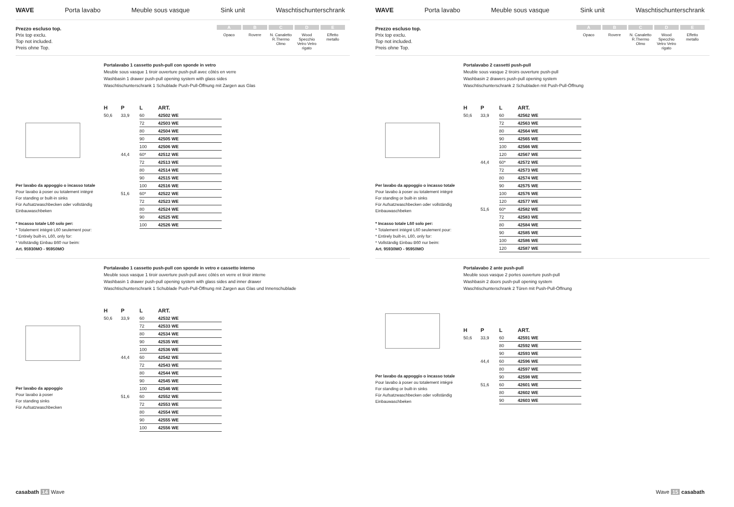WAVE Porta lavabo Meuble sous vasque Sink unit Waschtischunterschrank
Prezzo escluso top.
Prix top exclu.
Top not included.
Preis ohne Top.
A
Opaco
B
Rovere
C
N. Canaletto R.Thermo Olmo
D
Wood Specchio Vetro Vetro rigato
E
Effetto metallo
Per lavabo da appoggio o incasso totale
Pour lavabo à poser ou totalement intégré
For standing or built-in sinks
Für Aufsatzwaschbecken oder vollständig Einbauwaschbeken
* Incasso totale L60 solo per:
* Totalement intégré L60 seulement pour:
* Entirely built-in, L60, only for:
* Vollständig Einbau B60 nur beim:
Art. 95930MO - 95950MO
Portalavabo 1 cassetto push-pull con sponde in vetro
Meuble sous vasque 1 tiroir ouverture push-pull avec côtés en verre
Washbasin 1 drawer push-pull opening system with glass sides
Waschtischunterschrank 1 Schublade Push-Pull-Öffnung mit Zargen aus Glas
| H | P | L | ART. |
| --- | --- | --- | --- |
| 50,6 | 33,9 | 60 | 42502 WE |
| | | 72 | 42503 WE |
| | | 80 | 42504 WE |
| | | 90 | 42505 WE |
| | | 100 | 42506 WE |
| | 44,4 | 60* | 42512 WE |
| | | 72 | 42513 WE |
| | | 80 | 42514 WE |
| | | 90 | 42515 WE |
| | | 100 | 42516 WE |
| | 51,6 | 60* | 42522 WE |
| | | 72 | 42523 WE |
| | | 80 | 42524 WE |
| | | 90 | 42525 WE |
| | | 100 | 42526 WE |
Per lavabo da appoggio
Pour lavabo à poser
For standing sinks
Für Aufsatzwaschbecken
Portalavabo 1 cassetto push-pull con sponde in vetro e cassetto interno
Meuble sous vasque 1 tiroir ouverture push-pull avec côtés en verre et tiroir interne
Washbasin 1 drawer push-pull opening system with glass sides and inner drawer
Waschtischunterschrank 1 Schublade Push-Pull-Öffnung mit Zargen aus Glas und Innenschublade
| H | P | L | ART. |
| --- | --- | --- | --- |
| 50,6 | 33,9 | 60 | 42532 WE |
| | | 72 | 42533 WE |
| | | 80 | 42534 WE |
| | | 90 | 42535 WE |
| | | 100 | 42536 WE |
| | 44,4 | 60 | 42542 WE |
| | | 72 | 42543 WE |
| | | 80 | 42544 WE |
| | | 90 | 42545 WE |
| | | 100 | 42546 WE |
| | 51,6 | 60 | 42552 WE |
| | | 72 | 42553 WE |
| | | 80 | 42554 WE |
| | | 90 | 42555 WE |
| | | 100 | 42556 WE |
casabath 14 Wave
WAVE Porta lavabo Meuble sous vasque Sink unit Waschtischunterschrank
Prezzo escluso top.
Prix top exclu.
Top not included.
Preis ohne Top.
A
Opaco
B
Rovere
C
N. Canaletto R.Thermo Olmo
D
Wood Specchio Vetro Vetro rigato
E
Effetto metallo
Per lavabo da appoggio o incasso totale
Pour lavabo à poser ou totalement intégré
For standing or built-in sinks
Für Aufsatzwaschbecken oder vollständig Einbauwaschbeken
* Incasso totale L60 solo per:
* Totalement intégré L60 seulement pour:
* Entirely built-in, L60, only for:
* Vollständig Einbau B60 nur beim:
Art. 95930MO - 95950MO
Portalavabo 2 cassetti push-pull
Meuble sous vasque 2 tiroirs ouverture push-pull
Washbasin 2 drawers push-pull opening system
Waschtischunterschrank 2 Schubladen mit Push-Pull-Öffnung
| H | P | L | ART. |
| --- | --- | --- | --- |
| 50,6 | 33,9 | 60 | 42562 WE |
| | | 72 | 42563 WE |
| | | 80 | 42564 WE |
| | | 90 | 42565 WE |
| | | 100 | 42566 WE |
| | | 120 | 42567 WE |
| | 44,4 | 60* | 42572 WE |
| | | 72 | 42573 WE |
| | | 80 | 42574 WE |
| | | 90 | 42575 WE |
| | | 100 | 42576 WE |
| | | 120 | 42577 WE |
| | 51,6 | 60* | 42582 WE |
| | | 72 | 42583 WE |
| | | 80 | 42584 WE |
| | | 90 | 42585 WE |
| | | 100 | 42586 WE |
| | | 120 | 42587 WE |
Per lavabo da appoggio o incasso totale
Pour lavabo à poser ou totalement intégré
For standing or built-in sinks
Für Aufsatzwaschbecken oder vollständig Einbauwaschbeken
Portalavabo 2 ante push-pull
Meuble sous vasque 2 portes ouverture push-pull
Washbasin 2 doors push-pull opening system
Waschtischunterschrank 2 Türen mit Push-Pull-Öffnung
| H | P | L | ART. |
| --- | --- | --- | --- |
| 50,6 | 33,9 | 60 | 42591 WE |
| | | 80 | 42592 WE |
| | | 90 | 42593 WE |
| | 44,4 | 60 | 42596 WE |
| | | 80 | 42597 WE |
| | | 90 | 42598 WE |
| | 51,6 | 60 | 42601 WE |
| | | 80 | 42602 WE |
| | | 90 | 42603 WE |
Wave 15 casabath